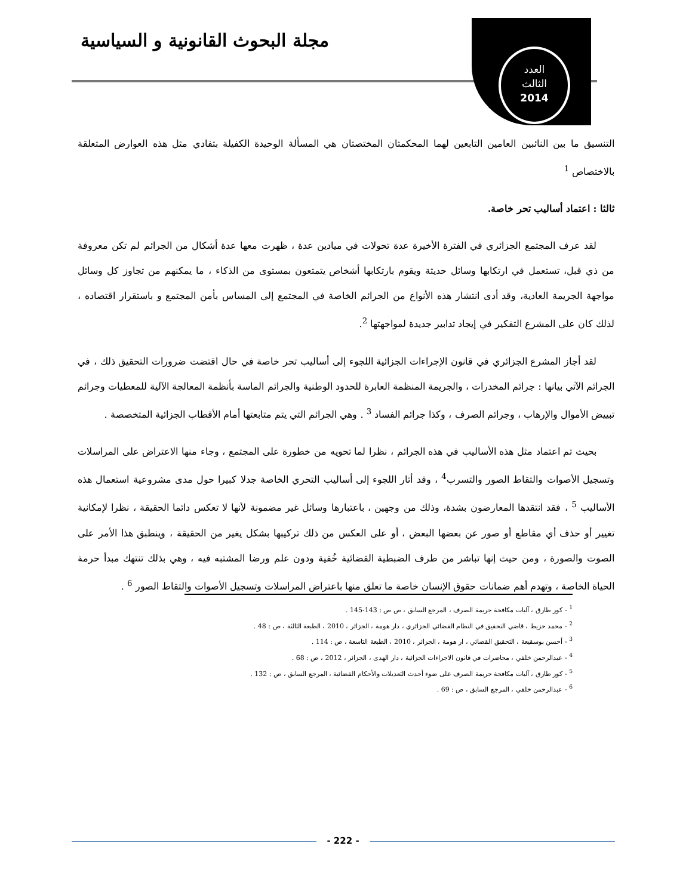مجلة البحوث القانونية و السياسية
العدد
الثالث
2014
التنسيق ما بين النائبين العامين التابعين لهما المحكمتان المختصتان هي المسألة الوحيدة الكفيلة بتفادي مثل هذه العوارض المتعلقة بالاختصاص <sup>1</sup>
ثالثا : اعتماد أساليب تحر خاصة.
لقد عرف المجتمع الجزائري في الفترة الأخيرة عدة تحولات في ميادين عدة ، ظهرت معها عدة أشكال من الجرائم لم تكن معروفة من ذي قبل، تستعمل في ارتكابها وسائل حديثة ويقوم بارتكابها أشخاص يتمتعون بمستوى من الذكاء ، ما يمكنهم من تجاوز كل وسائل مواجهة الجريمة العادية، وقد أدى انتشار هذه الأنواع من الجرائم الخاصة في المجتمع إلى المساس بأمن المجتمع و باستقرار اقتصاده ، لذلك كان على المشرع التفكير في إيجاد تدابير جديدة لمواجهتها <sup>2</sup>.
لقد أجاز المشرع الجزائري في قانون الإجراءات الجزائية اللجوء إلى أساليب تحر خاصة في حال اقتضت ضرورات التحقيق ذلك ، في الجرائم الآتي بيانها : جرائم المخدرات ، والجريمة المنظمة العابرة للحدود الوطنية والجرائم الماسة بأنظمة المعالجة الآلية للمعطيات وجرائم تبييض الأموال والإرهاب ، وجرائم الصرف ، وكذا جرائم الفساد <sup>3</sup> . وهي الجرائم التي يتم متابعتها أمام الأقطاب الجزائية المتخصصة .
بحيث تم اعتماد مثل هذه الأساليب في هذه الجرائم ، نظرا لما تحويه من خطورة على المجتمع ، وجاء منها الاعتراض على المراسلات وتسجيل الأصوات والتقاط الصور والتسرب<sup>4</sup> ، وقد أثار اللجوء إلى أساليب التحري الخاصة جدلا كبيرا حول مدى مشروعية استعمال هذه الأساليب <sup>5</sup> ، فقد انتقدها المعارضون بشدة، وذلك من وجهين ، باعتبارها وسائل غير مضمونة لأنها لا تعكس دائما الحقيقة ، نظرا لإمكانية تغيير أو حذف أي مقاطع أو صور عن بعضها البعض ، أو على العكس من ذلك تركيبها بشكل يغير من الحقيقة ، وينطبق هذا الأمر على الصوت والصورة ، ومن حيث إنها تباشر من طرف الضبطية القضائية خُفية ودون علم ورضا المشتبه فيه ، وهي بذلك تنتهك مبدأ حرمة الحياة الخاصة ، وتهدم أهم ضمانات حقوق الإنسان خاصة ما تعلق منها باعتراض المراسلات وتسجيل الأصوات والتقاط الصور <sup>6</sup> .
<sup>1</sup> - كور طارق ، آليات مكافحة جريمة الصرف ، المرجع السابق ، ص ص : 143-145 .
<sup>2</sup> - محمد حزيط ، قاضي التحقيق في النظام القضائي الجزائري ، دار هومة ، الجزائر ، 2010 ، الطبعة الثالثة ، ص : 48 .
<sup>3</sup> - أحسن بوسقيعة ، التحقيق القضائي ، ار هومة ، الجزائر ، 2010 ، الطبعة التاسعة ، ص : 114 .
<sup>4</sup> - عبدالرحمن خلفي ، محاضرات في قانون الاجراءات الجزائية ، دار الهدى ، الجزائر ، 2012 ، ص : 68 .
<sup>5</sup> - كور طارق ، آليات مكافحة جريمة الصرف على ضوء أحدث التعديلات والأحكام القضائية ، المرجع السابق ، ص : 132 .
<sup>6</sup> - عبدالرحمن خلفي ، المرجع السابق ، ص : 69 .
- 222 -